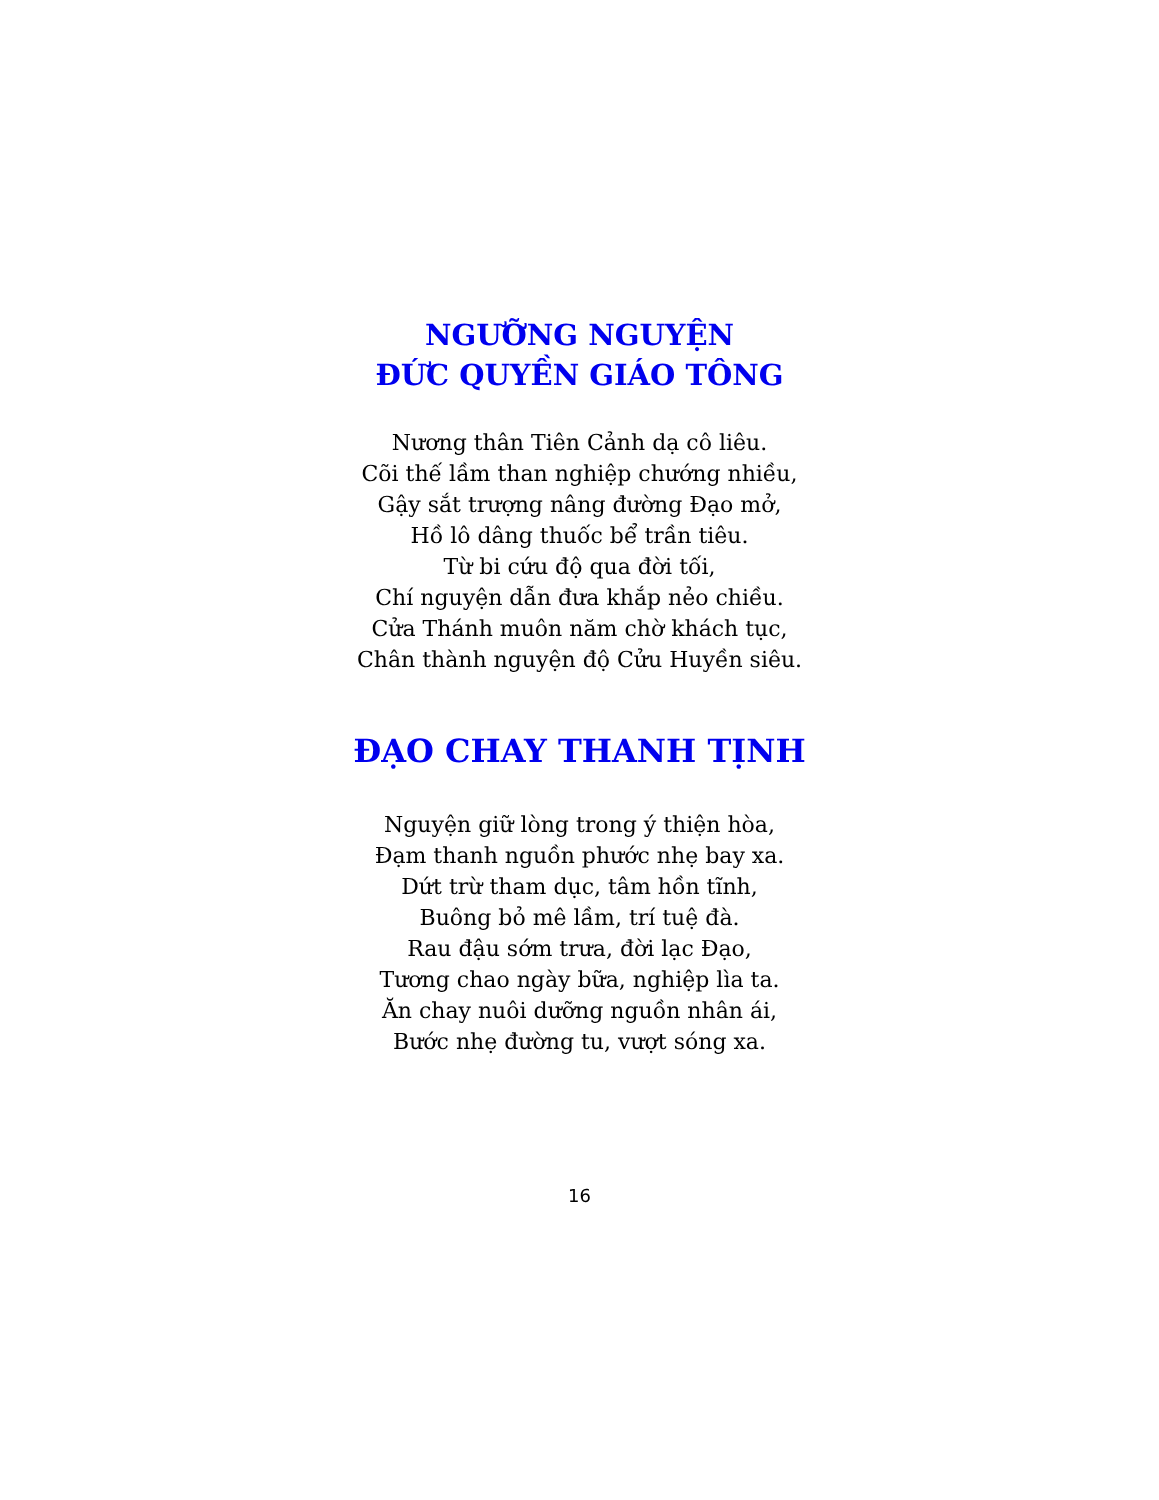NGƯỠNG NGUYỆN
ĐỨC QUYỀN GIÁO TÔNG
Nương thân Tiên Cảnh dạ cô liêu.
Cõi thế lầm than nghiệp chướng nhiều,
Gậy sắt trượng nâng đường Đạo mở,
Hồ lô dâng thuốc bể trần tiêu.
Từ bi cứu độ qua đời tối,
Chí nguyện dẫn đưa khắp nẻo chiều.
Cửa Thánh muôn năm chờ khách tục,
Chân thành nguyện độ Cửu Huyền siêu.
ĐẠO CHAY THANH TỊNH
Nguyện giữ lòng trong ý thiện hòa,
Đạm thanh nguồn phước nhẹ bay xa.
Dứt trừ tham dục, tâm hồn tĩnh,
Buông bỏ mê lầm, trí tuệ đà.
Rau đậu sớm trưa, đời lạc Đạo,
Tương chao ngày bữa, nghiệp lìa ta.
Ăn chay nuôi dưỡng nguồn nhân ái,
Bước nhẹ đường tu, vượt sóng xa.
16